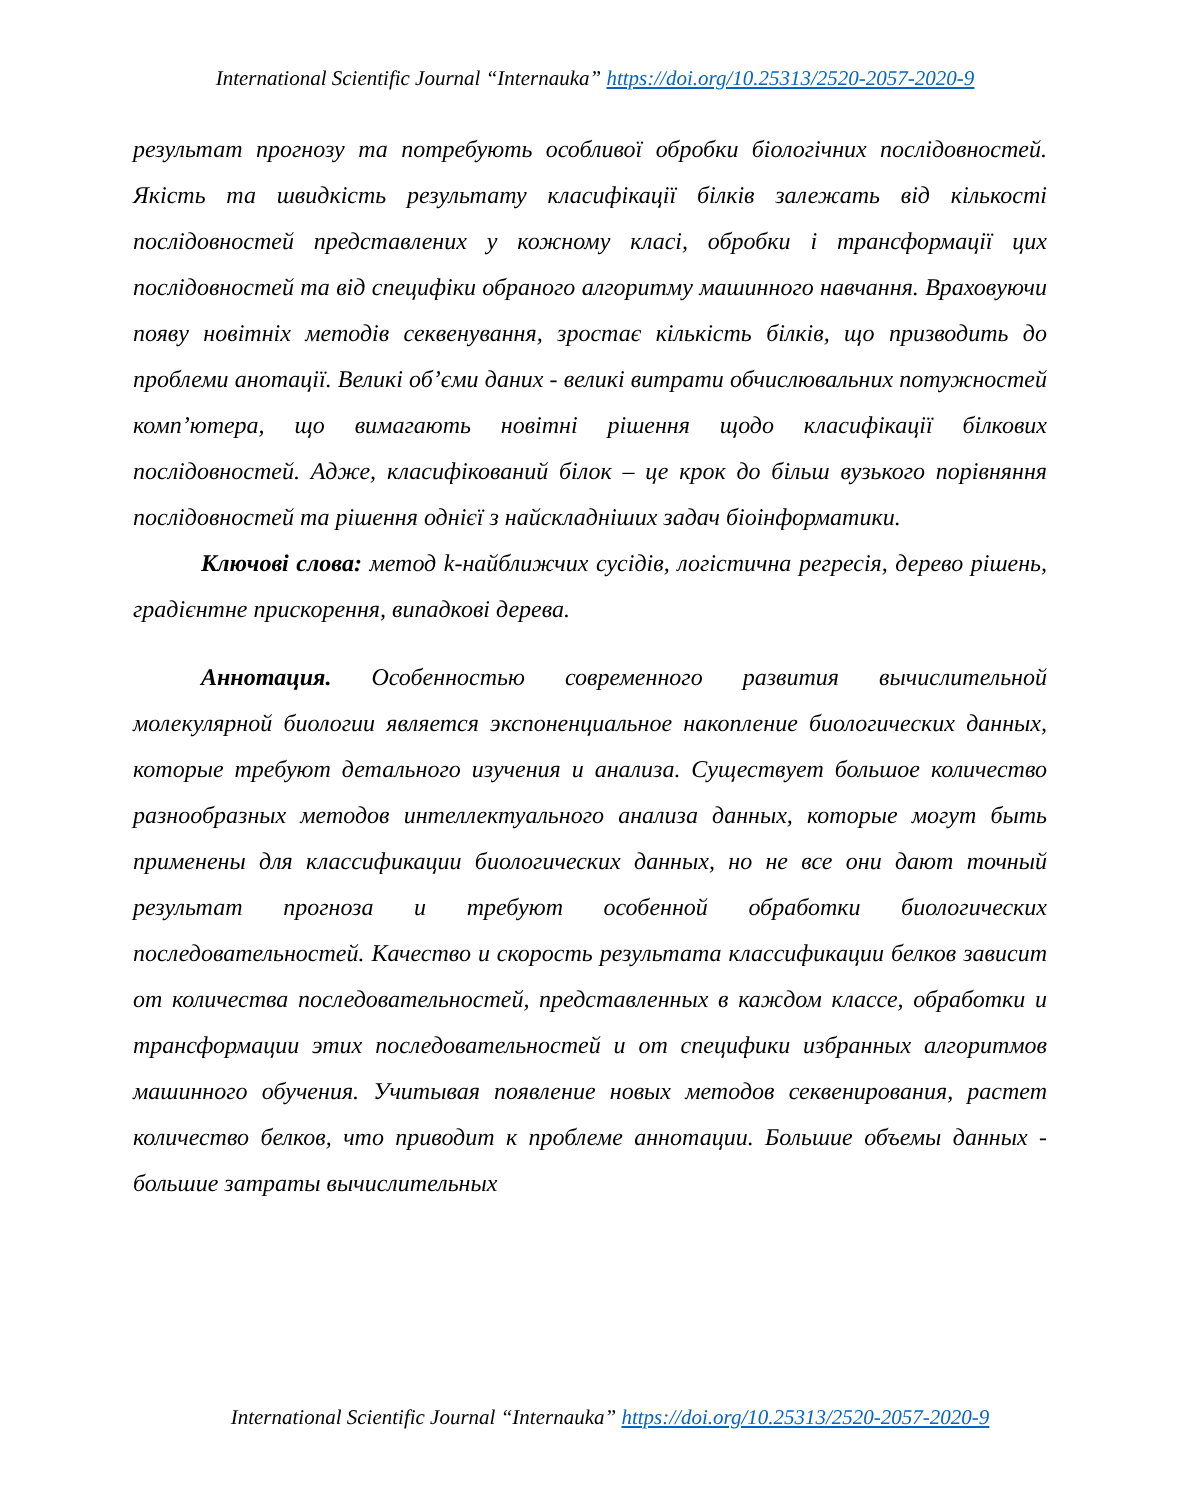International Scientific Journal “Internauka” https://doi.org/10.25313/2520-2057-2020-9
результат прогнозу та потребують особливої обробки біологічних послідовностей. Якість та швидкість результату класифікації білків залежать від кількості послідовностей представлених у кожному класі, обробки і трансформації цих послідовностей та від специфіки обраного алгоритму машинного навчання. Враховуючи появу новітніх методів секвенування, зростає кількість білків, що призводить до проблеми анотації. Великі об’єми даних - великі витрати обчислювальних потужностей комп’ютера, що вимагають новітні рішення щодо класифікації білкових послідовностей. Адже, класифікований білок – це крок до більш вузького порівняння послідовностей та рішення однієї з найскладніших задач біоінформатики.
Ключові слова: метод k-найближчих сусідів, логістична регресія, дерево рішень, градієнтне прискорення, випадкові дерева.
Аннотация. Особенностью современного развития вычислительной молекулярной биологии является экспоненциальное накопление биологических данных, которые требуют детального изучения и анализа. Существует большое количество разнообразных методов интеллектуального анализа данных, которые могут быть применены для классификации биологических данных, но не все они дают точный результат прогноза и требуют особенной обработки биологических последовательностей. Качество и скорость результата классификации белков зависит от количества последовательностей, представленных в каждом классе, обработки и трансформации этих последовательностей и от специфики избранных алгоритмов машинного обучения. Учитывая появление новых методов секвенирования, растет количество белков, что приводит к проблеме аннотации. Большие объемы данных - большие затраты вычислительных
International Scientific Journal “Internauka” https://doi.org/10.25313/2520-2057-2020-9